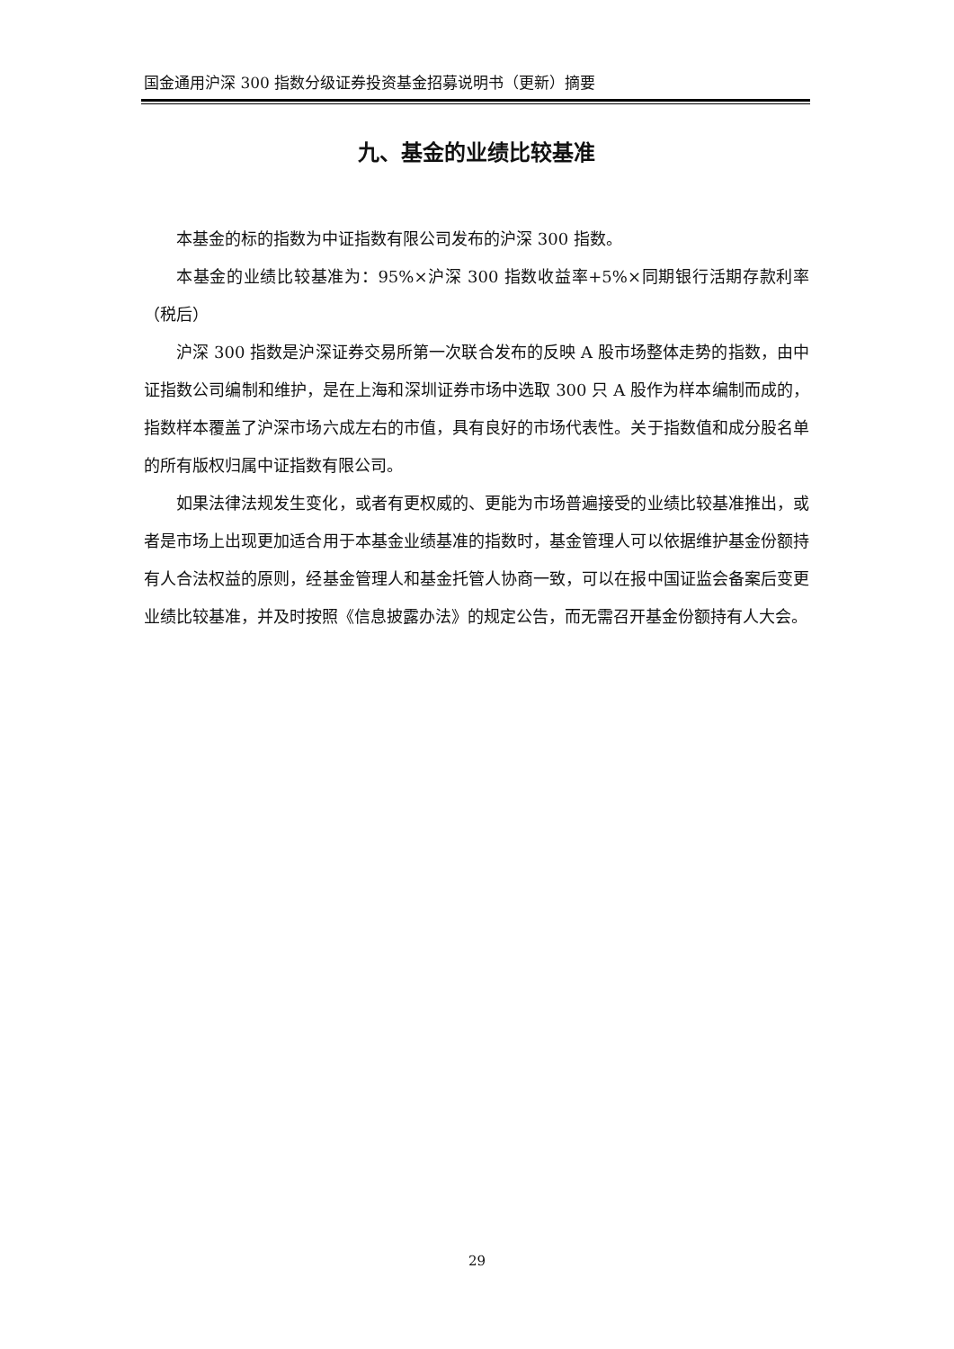国金通用沪深 300 指数分级证券投资基金招募说明书（更新）摘要
九、基金的业绩比较基准
本基金的标的指数为中证指数有限公司发布的沪深 300 指数。
本基金的业绩比较基准为：95%×沪深 300 指数收益率+5%×同期银行活期存款利率（税后）
沪深 300 指数是沪深证券交易所第一次联合发布的反映 A 股市场整体走势的指数，由中证指数公司编制和维护，是在上海和深圳证券市场中选取 300 只 A 股作为样本编制而成的，指数样本覆盖了沪深市场六成左右的市值，具有良好的市场代表性。关于指数值和成分股名单的所有版权归属中证指数有限公司。
如果法律法规发生变化，或者有更权威的、更能为市场普遍接受的业绩比较基准推出，或者是市场上出现更加适合用于本基金业绩基准的指数时，基金管理人可以依据维护基金份额持有人合法权益的原则，经基金管理人和基金托管人协商一致，可以在报中国证监会备案后变更业绩比较基准，并及时按照《信息披露办法》的规定公告，而无需召开基金份额持有人大会。
29